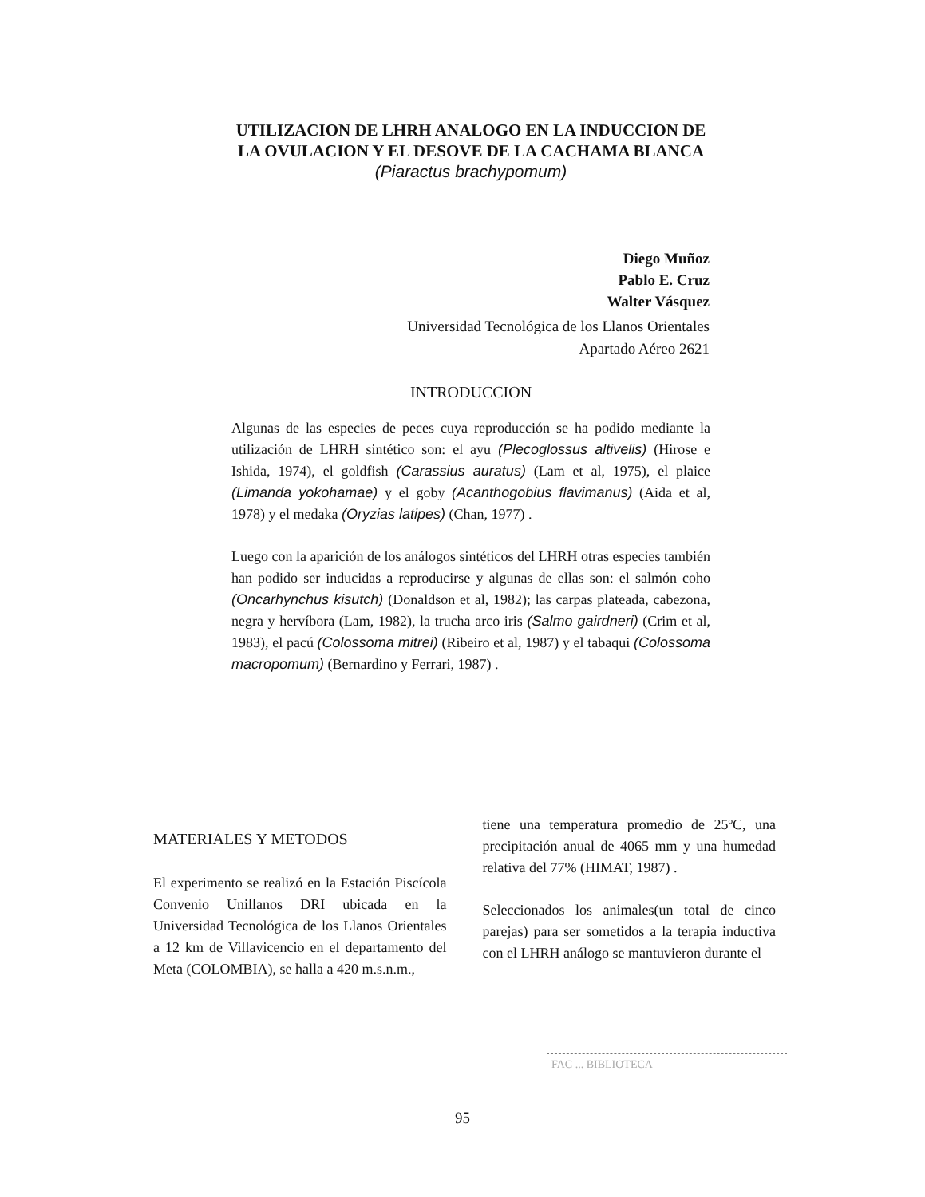UTILIZACION DE LHRH ANALOGO EN LA INDUCCION DE LA OVULACION Y EL DESOVE DE LA CACHAMA BLANCA
(Piaractus brachypomum)
Diego Muñoz
Pablo E. Cruz
Walter Vásquez
Universidad Tecnológica de los Llanos Orientales
Apartado Aéreo 2621
INTRODUCCION
Algunas de las especies de peces cuya reproducción se ha podido mediante la utilización de LHRH sintético son: el ayu (Plecoglossus altivelis) (Hirose e Ishida, 1974), el goldfish (Carassius auratus) (Lam et al, 1975), el plaice (Limanda yokohamae) y el goby (Acanthogobius flavimanus) (Aida et al, 1978) y el medaka (Oryzias latipes) (Chan, 1977) .
Luego con la aparición de los análogos sintéticos del LHRH otras especies también han podido ser inducidas a reproducirse y algunas de ellas son: el salmón coho (Oncarhynchus kisutch) (Donaldson et al, 1982); las carpas plateada, cabezona, negra y hervíbora (Lam, 1982), la trucha arco iris (Salmo gairdneri) (Crim et al, 1983), el pacú (Colossoma mitrei) (Ribeiro et al, 1987) y el tabaqui (Colossoma macropomum) (Bernardino y Ferrari, 1987) .
MATERIALES Y METODOS
El experimento se realizó en la Estación Piscícola Convenio Unillanos DRI ubicada en la Universidad Tecnológica de los Llanos Orientales a 12 km de Villavicencio en el departamento del Meta (COLOMBIA), se halla a 420 m.s.n.m.,
tiene una temperatura promedio de 25ºC, una precipitación anual de 4065 mm y una humedad relativa del 77% (HIMAT, 1987) .
Seleccionados los animales(un total de cinco parejas) para ser sometidos a la terapia inductiva con el LHRH análogo se mantuvieron durante el
FAC ... BIBLIOTECA
95